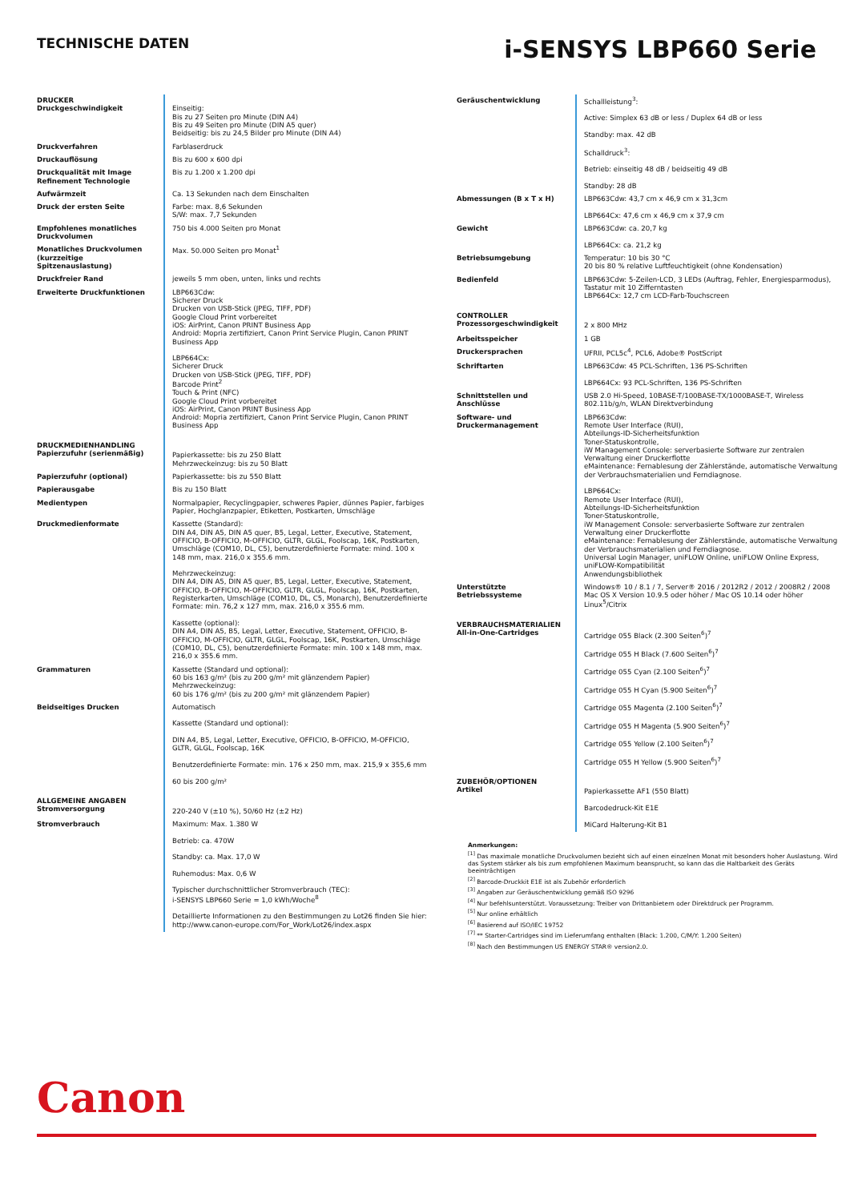TECHNISCHE DATEN
i-SENSYS LBP660 Serie
| DRUCKER Druckgeschwindigkeit | Einseitig: Bis zu 27 Seiten pro Minute (DIN A4) Bis zu 49 Seiten pro Minute (DIN A5 quer) Beidseitig: bis zu 24,5 Bilder pro Minute (DIN A4) |
| Druckverfahren | Farblaserdruck |
| Druckauflösung | Bis zu 600 x 600 dpi |
| Druckqualität mit Image Refinement Technologie | Bis zu 1.200 x 1.200 dpi |
| Aufwärmzeit | Ca. 13 Sekunden nach dem Einschalten |
| Druck der ersten Seite | Farbe: max. 8,6 Sekunden S/W: max. 7,7 Sekunden |
| Empfohlenes monatliches Druckvolumen | 750 bis 4.000 Seiten pro Monat |
| Monatliches Druckvolumen (kurzzeitige Spitzenauslastung) | Max. 50.000 Seiten pro Monat<sup>1</sup> |
| Druckfreier Rand | jeweils 5 mm oben, unten, links und rechts |
| Erweiterte Druckfunktionen | LBP663Cdw: Sicherer Druck Drucken von USB-Stick (JPEG, TIFF, PDF) Google Cloud Print vorbereitet iOS: AirPrint, Canon PRINT Business App Android: Mopria zertifiziert, Canon Print Service Plugin, Canon PRINT Business App LBP664Cx: Sicherer Druck Drucken von USB-Stick (JPEG, TIFF, PDF) Barcode Print<sup>2</sup> Touch & Print (NFC) Google Cloud Print vorbereitet iOS: AirPrint, Canon PRINT Business App Android: Mopria zertifiziert, Canon Print Service Plugin, Canon PRINT Business App |
| DRUCKMEDIENHANDLING Papierzufuhr (serienmäßig) | Papierkassette: bis zu 250 Blatt Mehrzweckeinzug: bis zu 50 Blatt |
| Papierzufuhr (optional) | Papierkassette: bis zu 550 Blatt |
| Papierausgabe | Bis zu 150 Blatt |
| Medientypen | Normalpapier, Recyclingpapier, schweres Papier, dünnes Papier, farbiges Papier, Hochglanzpapier, Etiketten, Postkarten, Umschläge |
| Druckmedienformate | Kassette (Standard): DIN A4, DIN A5, DIN A5 quer, B5, Legal, Letter, Executive, Statement, OFFICIO, B-OFFICIO, M-OFFICIO, GLTR, GLGL, Foolscap, 16K, Postkarten, Umschläge (COM10, DL, C5), benutzerdefinierte Formate: mind. 100 x 148 mm, max. 216,0 x 355.6 mm. Mehrzweckeinzug: DIN A4, DIN A5, DIN A5 quer, B5, Legal, Letter, Executive, Statement, OFFICIO, B-OFFICIO, M-OFFICIO, GLTR, GLGL, Foolscap, 16K, Postkarten, Registerkarten, Umschläge (COM10, DL, C5, Monarch), Benutzerdefinierte Formate: min. 76,2 x 127 mm, max. 216,0 x 355.6 mm. Kassette (optional): DIN A4, DIN A5, B5, Legal, Letter, Executive, Statement, OFFICIO, B-OFFICIO, M-OFFICIO, GLTR, GLGL, Foolscap, 16K, Postkarten, Umschläge (COM10, DL, C5), benutzerdefinierte Formate: min. 100 x 148 mm, max. 216,0 x 355.6 mm. |
| Grammaturen | Kassette (Standard und optional): 60 bis 163 g/m² (bis zu 200 g/m² mit glänzendem Papier) Mehrzweckeinzug: 60 bis 176 g/m² (bis zu 200 g/m² mit glänzendem Papier) |
| Beidseitiges Drucken | Automatisch Kassette (Standard und optional): DIN A4, B5, Legal, Letter, Executive, OFFICIO, B-OFFICIO, M-OFFICIO, GLTR, GLGL, Foolscap, 16K Benutzerdefinierte Formate: min. 176 x 250 mm, max. 215,9 x 355,6 mm 60 bis 200 g/m² |
| ALLGEMEINE ANGABEN Stromversorgung | 220-240 V (±10 %), 50/60 Hz (±2 Hz) |
| Stromverbrauch | Maximum: Max. 1.380 W Betrieb: ca. 470W Standby: ca. Max. 17,0 W Ruhemodus: Max. 0,6 W Typischer durchschnittlicher Stromverbrauch (TEC): i-SENSYS LBP660 Serie = 1,0 kWh/Woche<sup>8</sup> Detaillierte Informationen zu den Bestimmungen zu Lot26 finden Sie hier: http://www.canon-europe.com/For_Work/Lot26/index.aspx |
| Geräuschentwicklung | Schallleistung<sup>3</sup>: Active: Simplex 63 dB or less / Duplex 64 dB or less Standby: max. 42 dB Schalldruck<sup>3</sup>: Betrieb: einseitig 48 dB / beidseitig 49 dB Standby: 28 dB |
| Abmessungen (B x T x H) | LBP663Cdw: 43,7 cm x 46,9 cm x 31,3cm LBP664Cx: 47,6 cm x 46,9 cm x 37,9 cm |
| Gewicht | LBP663Cdw: ca. 20,7 kg LBP664Cx: ca. 21,2 kg |
| Betriebsumgebung | Temperatur: 10 bis 30 °C 20 bis 80 % relative Luftfeuchtigkeit (ohne Kondensation) |
| Bedienfeld | LBP663Cdw: 5-Zeilen-LCD, 3 LEDs (Auftrag, Fehler, Energiesparmodus), Tastatur mit 10 Zifferntasten LBP664Cx: 12,7 cm LCD-Farb-Touchscreen |
| CONTROLLER Prozessorgeschwindigkeit | 2 x 800 MHz |
| Arbeitsspeicher | 1 GB |
| Druckersprachen | UFRII, PCL5c<sup>4</sup>, PCL6, Adobe® PostScript |
| Schriftarten | LBP663Cdw: 45 PCL-Schriften, 136 PS-Schriften LBP664Cx: 93 PCL-Schriften, 136 PS-Schriften |
| Schnittstellen und Anschlüsse | USB 2.0 Hi-Speed, 10BASE-T/100BASE-TX/1000BASE-T, Wireless 802.11b/g/n, WLAN Direktverbindung |
| Software- und Druckermanagement | LBP663Cdw: Remote User Interface (RUI), Abteilungs-ID-Sicherheitsfunktion Toner-Statuskontrolle, iW Management Console: serverbasierte Software zur zentralen Verwaltung einer Druckerflotte eMaintenance: Fernablesung der Zählerstände, automatische Verwaltung der Verbrauchsmaterialien und Ferndiagnose. LBP664Cx: Remote User Interface (RUI), Abteilungs-ID-Sicherheitsfunktion Toner-Statuskontrolle, iW Management Console: serverbasierte Software zur zentralen Verwaltung einer Druckerflotte eMaintenance: Fernablesung der Zählerstände, automatische Verwaltung der Verbrauchsmaterialien und Ferndiagnose. Universal Login Manager, uniFLOW Online, uniFLOW Online Express, uniFLOW-Kompatibilität Anwendungsbibliothek |
| Unterstützte Betriebssysteme | Windows® 10 / 8.1 / 7, Server® 2016 / 2012R2 / 2012 / 2008R2 / 2008 Mac OS X Version 10.9.5 oder höher / Mac OS 10.14 oder höher Linux<sup>5</sup>/Citrix |
| VERBRAUCHSMATERIALIEN All-in-One-Cartridges | Cartridge 055 Black (2.300 Seiten<sup>6</sup>)<sup>7</sup> Cartridge 055 H Black (7.600 Seiten<sup>6</sup>)<sup>7</sup> Cartridge 055 Cyan (2.100 Seiten<sup>6</sup>)<sup>7</sup> Cartridge 055 H Cyan (5.900 Seiten<sup>6</sup>)<sup>7</sup> Cartridge 055 Magenta (2.100 Seiten<sup>6</sup>)<sup>7</sup> Cartridge 055 H Magenta (5.900 Seiten<sup>6</sup>)<sup>7</sup> Cartridge 055 Yellow (2.100 Seiten<sup>6</sup>)<sup>7</sup> Cartridge 055 H Yellow (5.900 Seiten<sup>6</sup>)<sup>7</sup> |
| ZUBEHÖR/OPTIONEN Artikel | Papierkassette AF1 (550 Blatt) Barcodedruck-Kit E1E MiCard Halterung-Kit B1 |
Anmerkungen:
<sup>[1]</sup> Das maximale monatliche Druckvolumen bezieht sich auf einen einzelnen Monat mit besonders hoher Auslastung. Wird das System stärker als bis zum empfohlenen Maximum beansprucht, so kann das die Haltbarkeit des Geräts beeinträchtigen
<sup>[2]</sup> Barcode-Druckkit E1E ist als Zubehör erforderlich
<sup>[3]</sup> Angaben zur Geräuschentwicklung gemäß ISO 9296
<sup>[4]</sup> Nur befehlsunterstützt. Voraussetzung: Treiber von Drittanbietern oder Direktdruck per Programm.
<sup>[5]</sup> Nur online erhältlich
<sup>[6]</sup> Basierend auf ISO/IEC 19752
<sup>[7]</sup> ** Starter-Cartridges sind im Lieferumfang enthalten (Black: 1.200, C/M/Y: 1.200 Seiten)
<sup>[8]</sup> Nach den Bestimmungen US ENERGY STAR® version2.0.
Canon